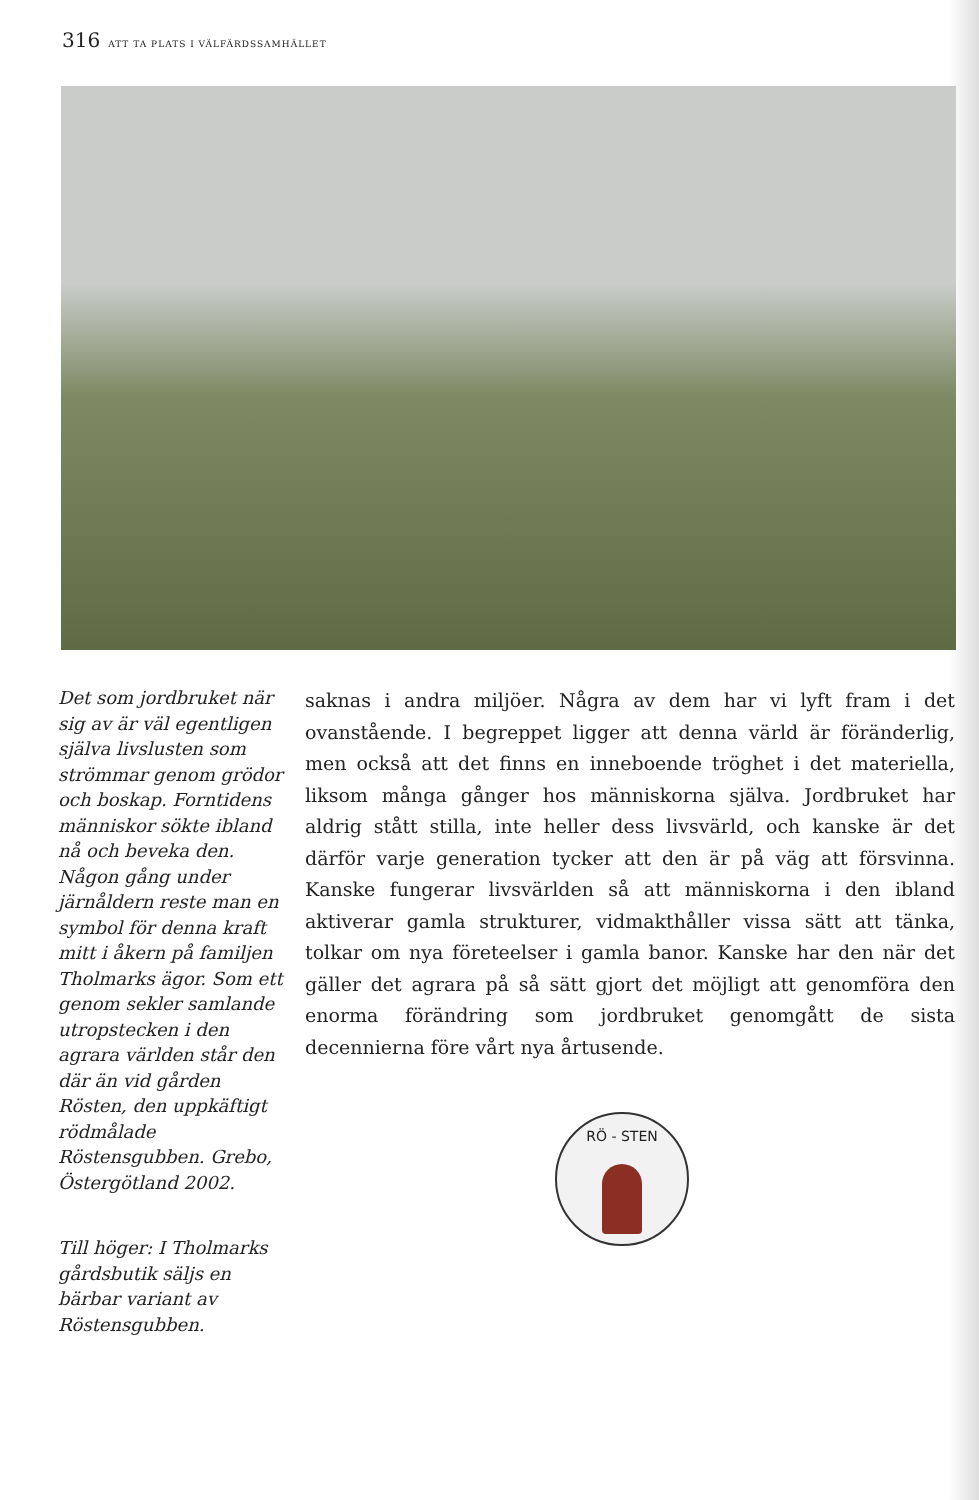316 ATT TA PLATS I VÄLFÄRDSSAMHÄLLET
Det som jordbruket när sig av är väl egentligen själva livslusten som strömmar genom grödor och boskap. Forntidens människor sökte ibland nå och beveka den. Någon gång under järnåldern reste man en symbol för denna kraft mitt i åkern på familjen Tholmarks ägor. Som ett genom sekler samlande utropstecken i den agrara världen står den där än vid gården Rösten, den uppkäftigt rödmålade Röstensgubben. Grebo, Östergötland 2002.
Till höger: I Tholmarks gårdsbutik säljs en bärbar variant av Röstensgubben.
saknas i andra miljöer. Några av dem har vi lyft fram i det ovanstående. I begreppet ligger att denna värld är föränderlig, men också att det finns en inneboende tröghet i det materiella, liksom många gånger hos människorna själva. Jordbruket har aldrig stått stilla, inte heller dess livsvärld, och kanske är det därför varje generation tycker att den är på väg att försvinna. Kanske fungerar livsvärlden så att människorna i den ibland aktiverar gamla strukturer, vidmakthåller vissa sätt att tänka, tolkar om nya företeelser i gamla banor. Kanske har den när det gäller det agrara på så sätt gjort det möjligt att genomföra den enorma förändring som jordbruket genomgått de sista decennierna före vårt nya årtusende.
RÖ - STEN